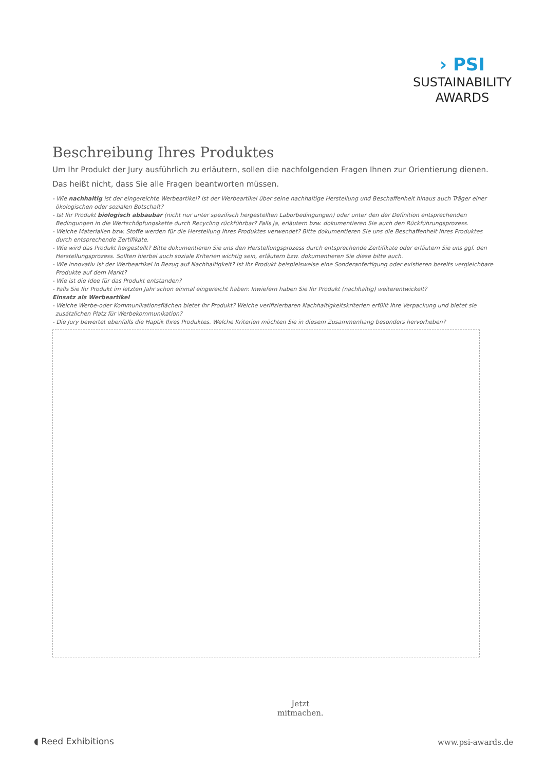› PSI
SUSTAINABILITY
AWARDS
Beschreibung Ihres Produktes
Um Ihr Produkt der Jury ausführlich zu erläutern, sollen die nachfolgenden Fragen Ihnen zur Orientierung dienen.
Das heißt nicht, dass Sie alle Fragen beantworten müssen.
- Wie nachhaltig ist der eingereichte Werbeartikel? Ist der Werbeartikel über seine nachhaltige Herstellung und Beschaffenheit hinaus auch Träger einer ökologischen oder sozialen Botschaft?
- Ist Ihr Produkt biologisch abbaubar (nicht nur unter spezifisch hergestellten Laborbedingungen) oder unter den der Definition entsprechenden Bedingungen in die Wertschöpfungskette durch Recycling rückführbar? Falls ja, erläutern bzw. dokumentieren Sie auch den Rückführungsprozess.
- Welche Materialien bzw. Stoffe werden für die Herstellung Ihres Produktes verwendet? Bitte dokumentieren Sie uns die Beschaffenheit Ihres Produktes durch entsprechende Zertifikate.
- Wie wird das Produkt hergestellt? Bitte dokumentieren Sie uns den Herstellungsprozess durch entsprechende Zertifikate oder erläutern Sie uns ggf. den Herstellungsprozess. Sollten hierbei auch soziale Kriterien wichtig sein, erläutern bzw. dokumentieren Sie diese bitte auch.
- Wie innovativ ist der Werbeartikel in Bezug auf Nachhaltigkeit? Ist Ihr Produkt beispielsweise eine Sonderanfertigung oder existieren bereits vergleichbare Produkte auf dem Markt?
- Wie ist die Idee für das Produkt entstanden?
- Falls Sie Ihr Produkt im letzten Jahr schon einmal eingereicht haben: Inwiefern haben Sie Ihr Produkt (nachhaltig) weiterentwickelt?
Einsatz als Werbeartikel
- Welche Werbe-oder Kommunikationsflächen bietet Ihr Produkt? Welche verifizierbaren Nachhaltigkeitskriterien erfüllt Ihre Verpackung und bietet sie zusätzlichen Platz für Werbekommunikation?
- Die Jury bewertet ebenfalls die Haptik Ihres Produktes. Welche Kriterien möchten Sie in diesem Zusammenhang besonders hervorheben?
Jetzt
mitmachen.
◖ Reed Exhibitions www.psi-awards.de